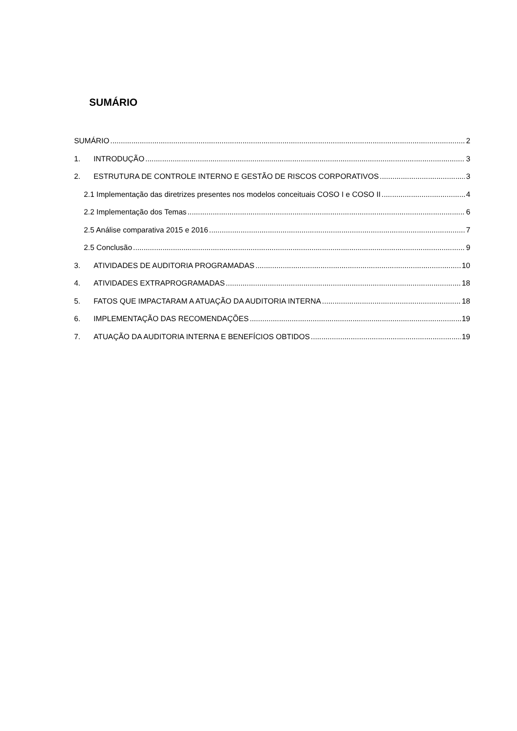SUMÁRIO
SUMÁRIO 2
1. INTRODUÇÃO 3
2. ESTRUTURA DE CONTROLE INTERNO E GESTÃO DE RISCOS CORPORATIVOS 3
2.1 Implementação das diretrizes presentes nos modelos conceituais COSO I e COSO II 4
2.2 Implementação dos Temas 6
2.5 Análise comparativa 2015 e 2016 7
2.5 Conclusão 9
3. ATIVIDADES DE AUDITORIA PROGRAMADAS 10
4. ATIVIDADES EXTRAPROGRAMADAS 18
5. FATOS QUE IMPACTARAM A ATUAÇÃO DA AUDITORIA INTERNA 18
6. IMPLEMENTAÇÃO DAS RECOMENDAÇÕES 19
7. ATUAÇÃO DA AUDITORIA INTERNA E BENEFÍCIOS OBTIDOS 19